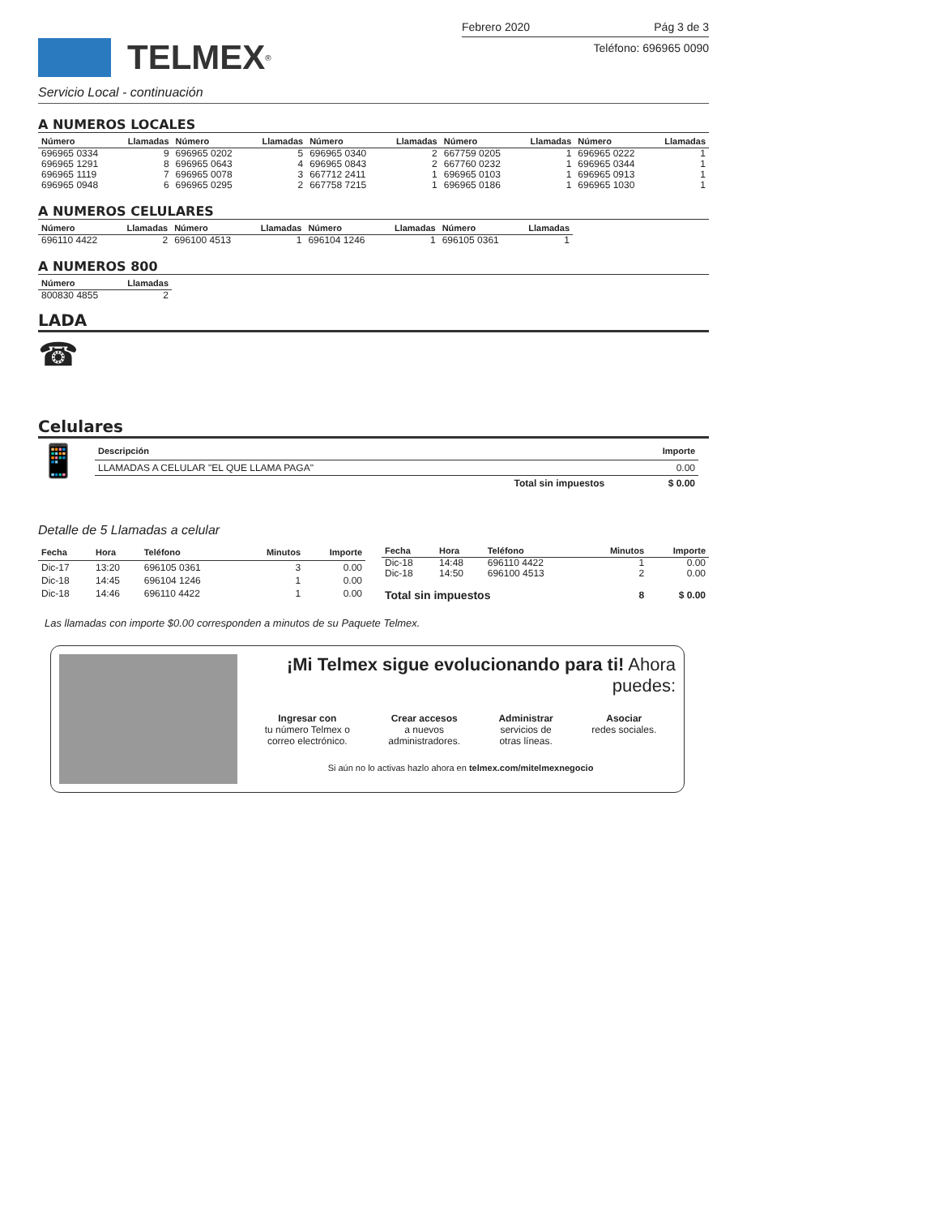TELMEX<sup>®</sup>
Febrero 2020 Pág 3 de 3
Teléfono: 696965 0090
Servicio Local - continuación
A NUMEROS LOCALES
| Número | Llamadas | Número | Llamadas | Número | Llamadas | Número | Llamadas | Número | Llamadas |
| --- | --- | --- | --- | --- | --- | --- | --- | --- | --- |
| 696965 0334 | 9 | 696965 0202 | 5 | 696965 0340 | 2 | 667759 0205 | 1 | 696965 0222 | 1 |
| 696965 1291 | 8 | 696965 0643 | 4 | 696965 0843 | 2 | 667760 0232 | 1 | 696965 0344 | 1 |
| 696965 1119 | 7 | 696965 0078 | 3 | 667712 2411 | 1 | 696965 0103 | 1 | 696965 0913 | 1 |
| 696965 0948 | 6 | 696965 0295 | 2 | 667758 7215 | 1 | 696965 0186 | 1 | 696965 1030 | 1 |
A NUMEROS CELULARES
| Número | Llamadas | Número | Llamadas | Número | Llamadas | Número | Llamadas |
| --- | --- | --- | --- | --- | --- | --- | --- |
| 696110 4422 | 2 | 696100 4513 | 1 | 696104 1246 | 1 | 696105 0361 | 1 |
A NUMEROS 800
| Número | Llamadas |
| --- | --- |
| 800830 4855 | 2 |
LADA
☎
Celulares
📱
| Descripción | Importe |
| --- | --- |
| LLAMADAS A CELULAR "EL QUE LLAMA PAGA" | 0.00 |
| Total sin impuestos | $ 0.00 |
Detalle de 5 Llamadas a celular
| Fecha | Hora | Teléfono | Minutos | Importe |
| --- | --- | --- | --- | --- |
| Dic-17 | 13:20 | 696105 0361 | 3 | 0.00 |
| Dic-18 | 14:45 | 696104 1246 | 1 | 0.00 |
| Dic-18 | 14:46 | 696110 4422 | 1 | 0.00 |
| Fecha | Hora | Teléfono | Minutos | Importe |
| --- | --- | --- | --- | --- |
| Dic-18 | 14:48 | 696110 4422 | 1 | 0.00 |
| Dic-18 | 14:50 | 696100 4513 | 2 | 0.00 |
| Total sin impuestos | | | 8 | $ 0.00 |
Las llamadas con importe $0.00 corresponden a minutos de su Paquete Telmex.
¡Mi Telmex sigue evolucionando para ti! Ahora puedes:
Ingresar con
tu número Telmex o
correo electrónico.
Crear accesos
a nuevos
administradores.
Administrar
servicios de
otras líneas.
Asociar
redes sociales.
Si aún no lo activas hazlo ahora en telmex.com/mitelmexnegocio